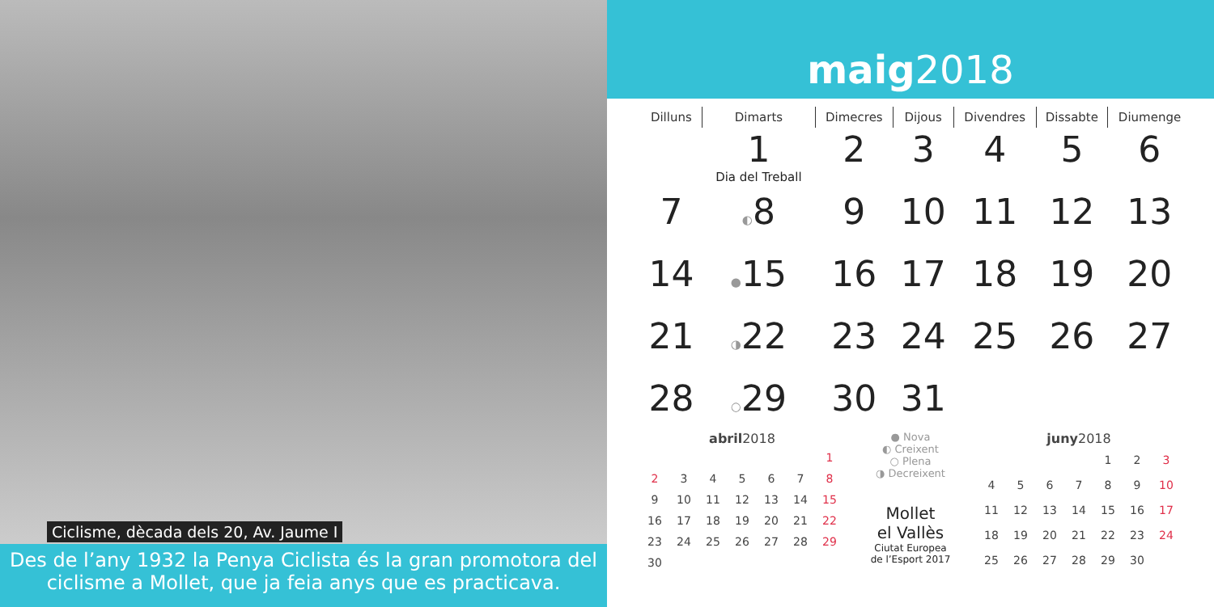Ciclisme, dècada dels 20, Av. Jaume I
Des de l’any 1932 la Penya Ciclista és la gran promotora del ciclisme a Mollet, que ja feia anys que es practicava.
maig2018
| Dilluns | Dimarts | Dimecres | Dijous | Divendres | Dissabte | Diumenge |
| --- | --- | --- | --- | --- | --- | --- |
| | 1 Dia del Treball | 2 | 3 | 4 | 5 | 6 |
| 7 | ◐ 8 | 9 | 10 | 11 | 12 | 13 |
| 14 | ● 15 | 16 | 17 | 18 | 19 | 20 |
| 21 | ◑ 22 | 23 | 24 | 25 | 26 | 27 |
| 28 | ○ 29 | 30 | 31 | | | |
abril 2018
| | | | | | | 1 |
| 2 | 3 | 4 | 5 | 6 | 7 | 8 |
| 9 | 10 | 11 | 12 | 13 | 14 | 15 |
| 16 | 17 | 18 | 19 | 20 | 21 | 22 |
| 23 | 24 | 25 | 26 | 27 | 28 | 29 |
| 30 | | | | | | |
● Nova
◐ Creixent
○ Plena
◑ Decreixent
Mollet
el Vallès
Ciutat Europea
de l’Esport 2017
juny 2018
| | | | | 1 | 2 | 3 |
| 4 | 5 | 6 | 7 | 8 | 9 | 10 |
| 11 | 12 | 13 | 14 | 15 | 16 | 17 |
| 18 | 19 | 20 | 21 | 22 | 23 | 24 |
| 25 | 26 | 27 | 28 | 29 | 30 | |